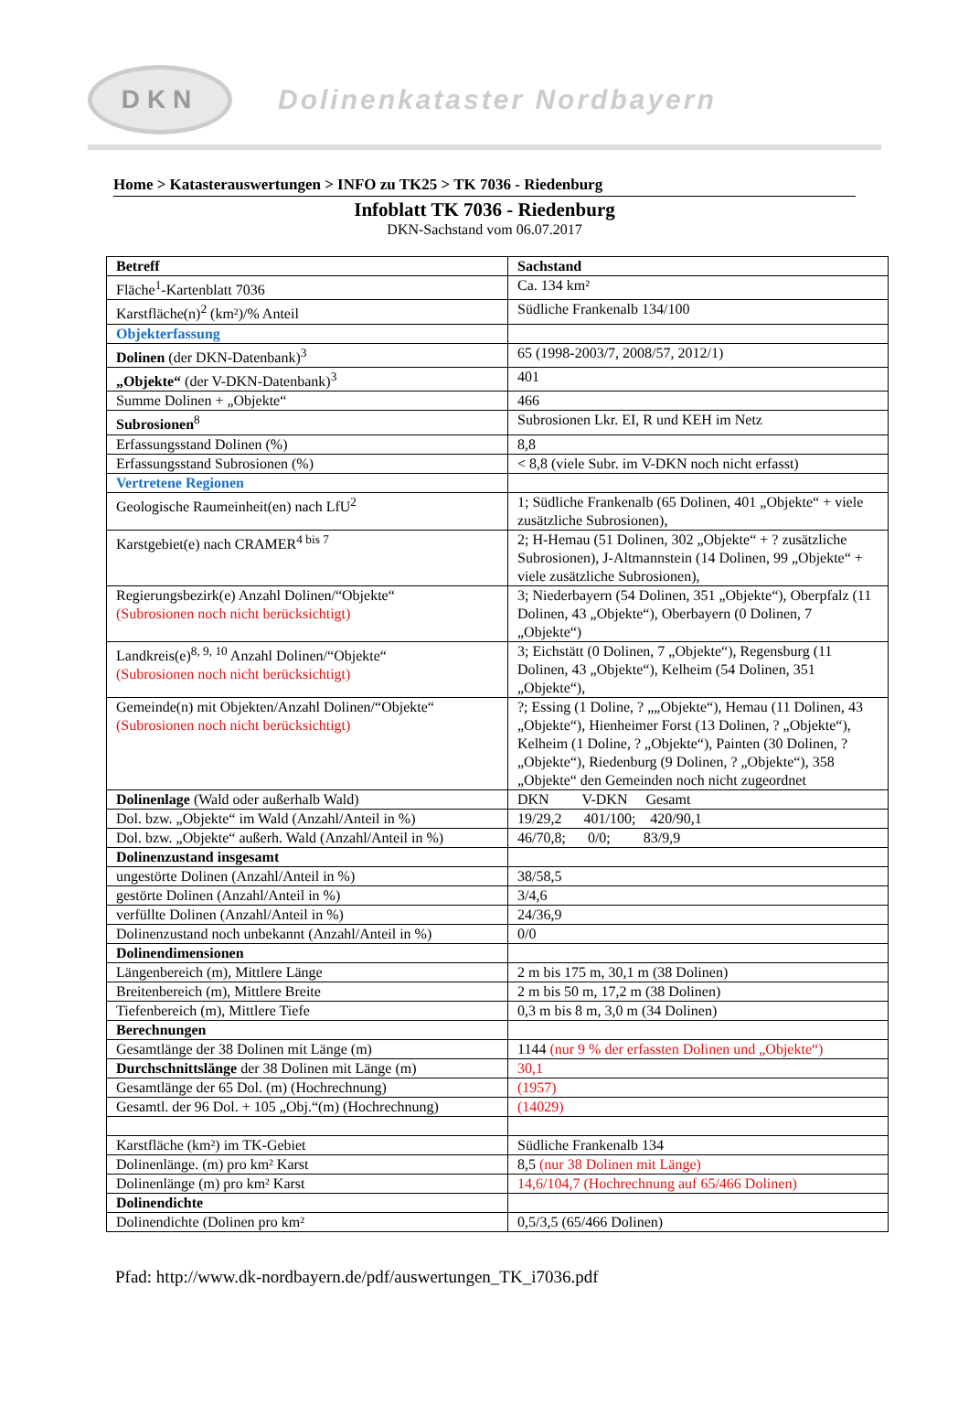DKN
Dolinenkataster Nordbayern
Home > Katasterauswertungen > INFO zu TK25 > TK 7036 - Riedenburg
Infoblatt TK 7036 - Riedenburg
DKN-Sachstand vom 06.07.2017
| Betreff | Sachstand |
| --- | --- |
| Fläche<sup>1</sup>-Kartenblatt 7036 | Ca. 134 km² |
| Karstfläche(n)<sup>2</sup> (km²)/% Anteil | Südliche Frankenalb 134/100 |
| Objekterfassung | |
| Dolinen (der DKN-Datenbank)<sup>3</sup> | 65 (1998-2003/7, 2008/57, 2012/1) |
| „Objekte“ (der V-DKN-Datenbank)<sup>3</sup> | 401 |
| Summe Dolinen + „Objekte“ | 466 |
| Subrosionen<sup>8</sup> | Subrosionen Lkr. EI, R und KEH im Netz |
| Erfassungsstand Dolinen (%) | 8,8 |
| Erfassungsstand Subrosionen (%) | < 8,8 (viele Subr. im V-DKN noch nicht erfasst) |
| Vertretene Regionen | |
| Geologische Raumeinheit(en) nach LfU<sup>2</sup> | 1; Südliche Frankenalb (65 Dolinen, 401 „Objekte“ + viele zusätzliche Subrosionen), |
| Karstgebiet(e) nach CRAMER<sup>4 bis 7</sup> | 2; H-Hemau (51 Dolinen, 302 „Objekte“ + ? zusätzliche Subrosionen), J-Altmannstein (14 Dolinen, 99 „Objekte“ + viele zusätzliche Subrosionen), |
| Regierungsbezirk(e) Anzahl Dolinen/“Objekte“ (Subrosionen noch nicht berücksichtigt) | 3; Niederbayern (54 Dolinen, 351 „Objekte“), Oberpfalz (11 Dolinen, 43 „Objekte“), Oberbayern (0 Dolinen, 7 „Objekte“) |
| Landkreis(e)<sup>8, 9, 10</sup> Anzahl Dolinen/“Objekte“ (Subrosionen noch nicht berücksichtigt) | 3; Eichstätt (0 Dolinen, 7 „Objekte“), Regensburg (11 Dolinen, 43 „Objekte“), Kelheim (54 Dolinen, 351 „Objekte“), |
| Gemeinde(n) mit Objekten/Anzahl Dolinen/“Objekte“ (Subrosionen noch nicht berücksichtigt) | ?; Essing (1 Doline, ? „„Objekte“), Hemau (11 Dolinen, 43 „Objekte“), Hienheimer Forst (13 Dolinen, ? „Objekte“), Kelheim (1 Doline, ? „Objekte“), Painten (30 Dolinen, ? „Objekte“), Riedenburg (9 Dolinen, ? „Objekte“), 358 „Objekte“ den Gemeinden noch nicht zugeordnet |
| Dolinenlage (Wald oder außerhalb Wald) | DKN V-DKN Gesamt |
| Dol. bzw. „Objekte“ im Wald (Anzahl/Anteil in %) | 19/29,2 401/100; 420/90,1 |
| Dol. bzw. „Objekte“ außerh. Wald (Anzahl/Anteil in %) | 46/70,8; 0/0; 83/9,9 |
| Dolinenzustand insgesamt | |
| ungestörte Dolinen (Anzahl/Anteil in %) | 38/58,5 |
| gestörte Dolinen (Anzahl/Anteil in %) | 3/4,6 |
| verfüllte Dolinen (Anzahl/Anteil in %) | 24/36,9 |
| Dolinenzustand noch unbekannt (Anzahl/Anteil in %) | 0/0 |
| Dolinendimensionen | |
| Längenbereich (m), Mittlere Länge | 2 m bis 175 m, 30,1 m (38 Dolinen) |
| Breitenbereich (m), Mittlere Breite | 2 m bis 50 m, 17,2 m (38 Dolinen) |
| Tiefenbereich (m), Mittlere Tiefe | 0,3 m bis 8 m, 3,0 m (34 Dolinen) |
| Berechnungen | |
| Gesamtlänge der 38 Dolinen mit Länge (m) | 1144 (nur 9 % der erfassten Dolinen und „Objekte“) |
| Durchschnittslänge der 38 Dolinen mit Länge (m) | 30,1 |
| Gesamtlänge der 65 Dol. (m) (Hochrechnung) | (1957) |
| Gesamtl. der 96 Dol. + 105 „Obj.“(m) (Hochrechnung) | (14029) |
| Karstfläche (km²) im TK-Gebiet | Südliche Frankenalb 134 |
| Dolinenlänge. (m) pro km² Karst | 8,5 (nur 38 Dolinen mit Länge) |
| Dolinenlänge (m) pro km² Karst | 14,6/104,7 (Hochrechnung auf 65/466 Dolinen) |
| Dolinendichte | |
| Dolinendichte (Dolinen pro km² | 0,5/3,5 (65/466 Dolinen) |
Pfad: http://www.dk-nordbayern.de/pdf/auswertungen_TK_i7036.pdf